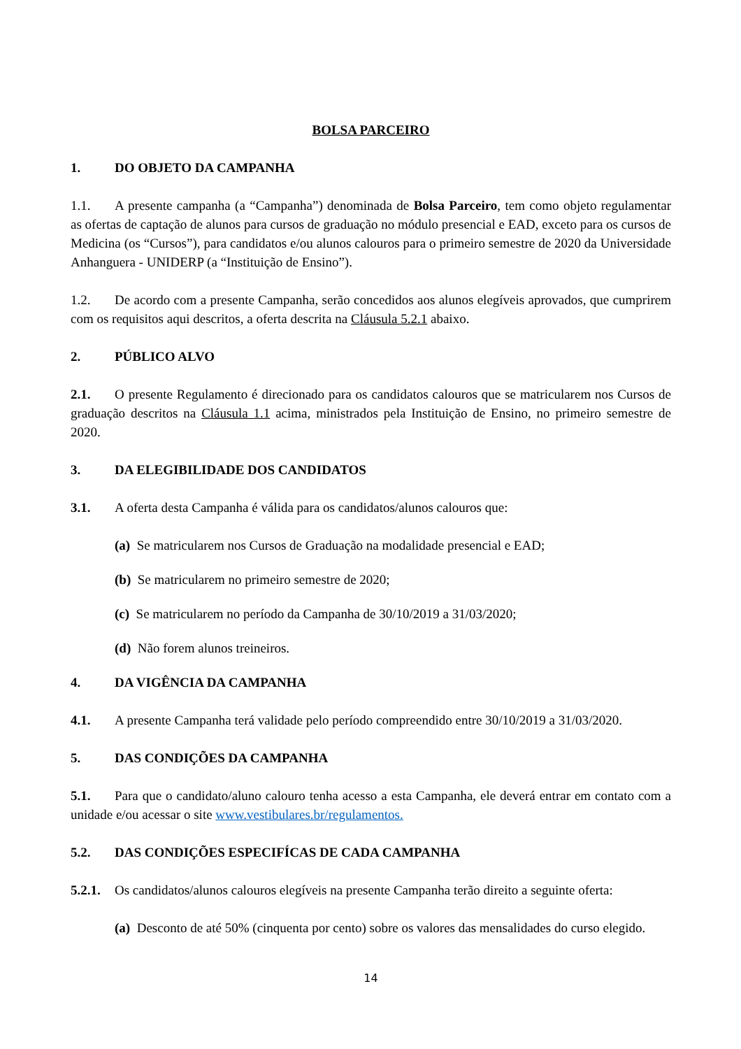BOLSA PARCEIRO
1. DO OBJETO DA CAMPANHA
1.1. A presente campanha (a “Campanha”) denominada de Bolsa Parceiro, tem como objeto regulamentar as ofertas de captação de alunos para cursos de graduação no módulo presencial e EAD, exceto para os cursos de Medicina (os “Cursos”), para candidatos e/ou alunos calouros para o primeiro semestre de 2020 da Universidade Anhanguera - UNIDERP (a “Instituição de Ensino”).
1.2. De acordo com a presente Campanha, serão concedidos aos alunos elegíveis aprovados, que cumprirem com os requisitos aqui descritos, a oferta descrita na Cláusula 5.2.1 abaixo.
2. PÚBLICO ALVO
2.1. O presente Regulamento é direcionado para os candidatos calouros que se matricularem nos Cursos de graduação descritos na Cláusula 1.1 acima, ministrados pela Instituição de Ensino, no primeiro semestre de 2020.
3. DA ELEGIBILIDADE DOS CANDIDATOS
3.1. A oferta desta Campanha é válida para os candidatos/alunos calouros que:
(a) Se matricularem nos Cursos de Graduação na modalidade presencial e EAD;
(b) Se matricularem no primeiro semestre de 2020;
(c) Se matricularem no período da Campanha de 30/10/2019 a 31/03/2020;
(d) Não forem alunos treineiros.
4. DA VIGÊNCIA DA CAMPANHA
4.1. A presente Campanha terá validade pelo período compreendido entre 30/10/2019 a 31/03/2020.
5. DAS CONDIÇÕES DA CAMPANHA
5.1. Para que o candidato/aluno calouro tenha acesso a esta Campanha, ele deverá entrar em contato com a unidade e/ou acessar o site www.vestibulares.br/regulamentos.
5.2. DAS CONDIÇÕES ESPECIFÍCAS DE CADA CAMPANHA
5.2.1. Os candidatos/alunos calouros elegíveis na presente Campanha terão direito a seguinte oferta:
(a) Desconto de até 50% (cinquenta por cento) sobre os valores das mensalidades do curso elegido.
14